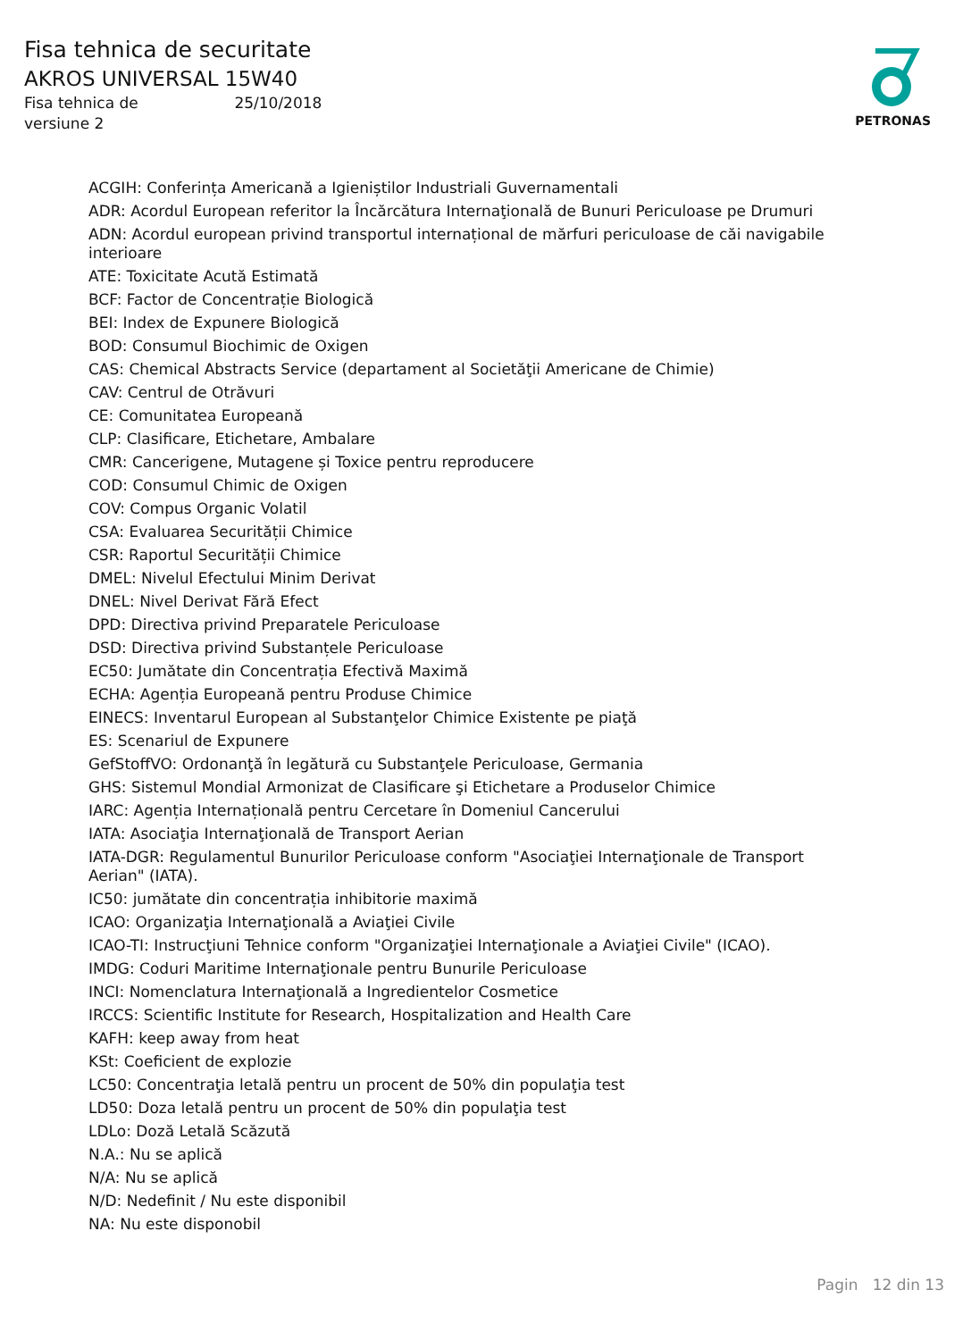Fisa tehnica de securitate
AKROS UNIVERSAL 15W40
Fisa tehnica de 25/10/2018
versiune 2
PETRONAS
ACGIH: Conferința Americană a Igieniștilor Industriali Guvernamentali
ADR: Acordul European referitor la Încărcătura Internaţională de Bunuri Periculoase pe Drumuri
ADN: Acordul european privind transportul internațional de mărfuri periculoase de căi navigabile interioare
ATE: Toxicitate Acută Estimată
BCF: Factor de Concentrație Biologică
BEI: Index de Expunere Biologică
BOD: Consumul Biochimic de Oxigen
CAS: Chemical Abstracts Service (departament al Societăţii Americane de Chimie)
CAV: Centrul de Otrăvuri
CE: Comunitatea Europeană
CLP: Clasificare, Etichetare, Ambalare
CMR: Cancerigene, Mutagene și Toxice pentru reproducere
COD: Consumul Chimic de Oxigen
COV: Compus Organic Volatil
CSA: Evaluarea Securității Chimice
CSR: Raportul Securității Chimice
DMEL: Nivelul Efectului Minim Derivat
DNEL: Nivel Derivat Fără Efect
DPD: Directiva privind Preparatele Periculoase
DSD: Directiva privind Substanțele Periculoase
EC50: Jumătate din Concentrația Efectivă Maximă
ECHA: Agenția Europeană pentru Produse Chimice
EINECS: Inventarul European al Substanţelor Chimice Existente pe piaţă
ES: Scenariul de Expunere
GefStoffVO: Ordonanţă în legătură cu Substanţele Periculoase, Germania
GHS: Sistemul Mondial Armonizat de Clasificare şi Etichetare a Produselor Chimice
IARC: Agenția Internațională pentru Cercetare în Domeniul Cancerului
IATA: Asociaţia Internaţională de Transport Aerian
IATA-DGR: Regulamentul Bunurilor Periculoase conform "Asociaţiei Internaţionale de Transport Aerian" (IATA).
IC50: jumătate din concentrația inhibitorie maximă
ICAO: Organizaţia Internaţională a Aviaţiei Civile
ICAO-TI: Instrucţiuni Tehnice conform "Organizaţiei Internaţionale a Aviaţiei Civile" (ICAO).
IMDG: Coduri Maritime Internaţionale pentru Bunurile Periculoase
INCI: Nomenclatura Internaţională a Ingredientelor Cosmetice
IRCCS: Scientific Institute for Research, Hospitalization and Health Care
KAFH: keep away from heat
KSt: Coeficient de explozie
LC50: Concentraţia letală pentru un procent de 50% din populaţia test
LD50: Doza letală pentru un procent de 50% din populaţia test
LDLo: Doză Letală Scăzută
N.A.: Nu se aplică
N/A: Nu se aplică
N/D: Nedefinit / Nu este disponibil
NA: Nu este disponobil
Pagin 12 din 13